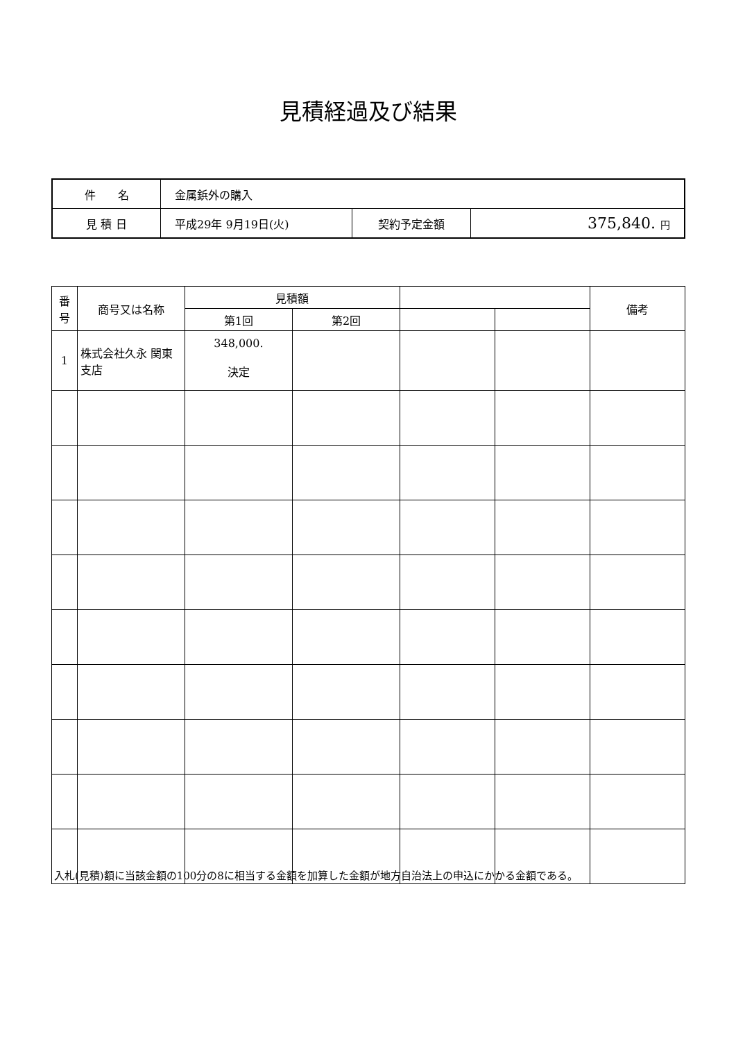見積経過及び結果
| 件 名 | 金属鋲外の購入 | | |
| 見 積 日 | 平成29年 9月19日(火) | 契約予定金額 | 375,840. 円 |
| 番 号 | 商号又は名称 | 見積額 | | | | 備考 |
| --- | --- | --- | --- | --- | --- | --- |
| | | 第1回 | 第2回 | | | |
| 1 | 株式会社久永 関東支店 | 348,000. 決定 | | | | |
入札(見積)額に当該金額の100分の8に相当する金額を加算した金額が地方自治法上の申込にかかる金額である。